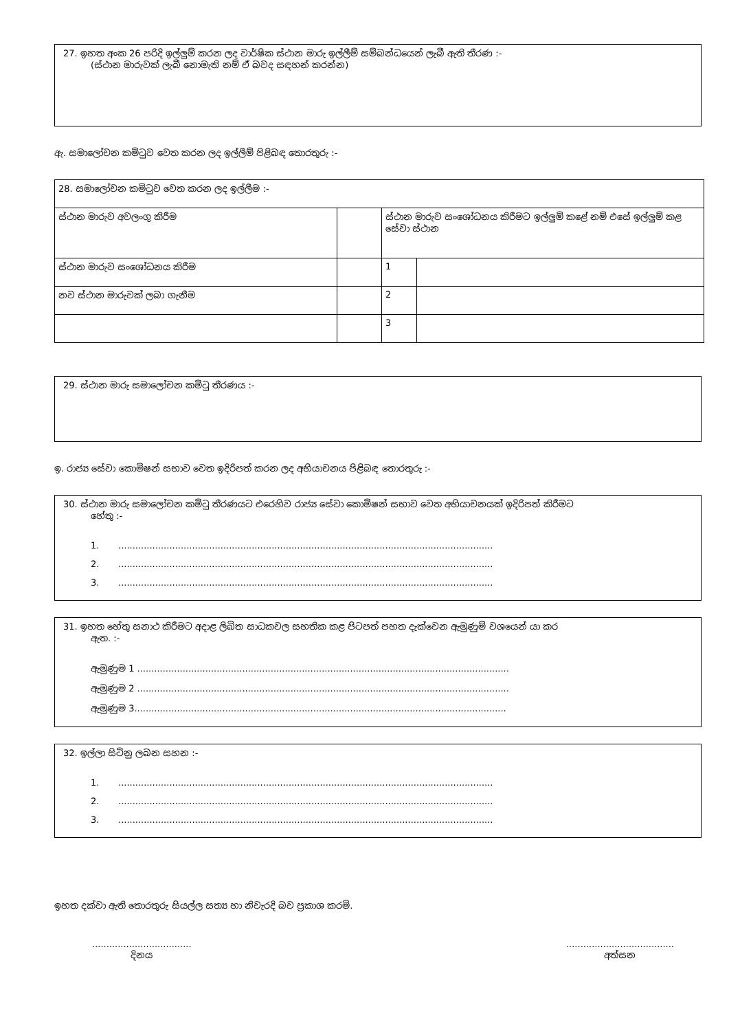27. ඉහත අංක 26 පරිදි ඉල්ලුම් කරන ලද වාර්ෂික ස්ථාන මාරු ඉල්ලීම් සම්බන්ධයෙන් ලැබී ඇති තීරණ :-
(ස්ථාන මාරුවක් ලැබී නොමැති නම් ඒ බවද සඳහන් කරන්න)
ඇ. සමාලෝචන කමිටුව වෙත කරන ලද ඉල්ලීම් පිළිබඳ තොරතුරු :-
| 28. සමාලෝචන කමිටුව වෙත කරන ලද ඉල්ලීම :- | | | |
| ස්ථාන මාරුව අවලංගු කිරීම | | ස්ථාන මාරුව සංශෝධනය කිරීමට ඉල්ලුම් කළේ නම් එසේ ඉල්ලුම් කළ සේවා ස්ථාන | |
| ස්ථාන මාරුව සංශෝධනය කිරීම | | 1 | |
| නව ස්ථාන මාරුවක් ලබා ගැනීම | | 2 | |
| | | 3 | |
29. ස්ථාන මාරු සමාලෝචන කමිටු තීරණය :-
ඉ. රාජ්‍ය සේවා කොමිෂන් සභාව වෙත ඉදිරිපත් කරන ලද අභියාචනය පිළිබඳ තොරතුරු :-
30. ස්ථාන මාරු සමාලෝචන කමිටු තීරණයට එරෙහිව රාජ්‍ය සේවා කොමිෂන් සභාව වෙත අභියාචනයක් ඉදිරිපත් කිරීමට
හේතු :-
1.....................................................................................................................................
2.....................................................................................................................................
3.....................................................................................................................................
31. ඉහත හේතු සනාථ කිරීමට අදාළ ලිඛිත සාධකවල සහතික කළ පිටපත් පහත දැක්වෙන ඇමුණුම් වශයෙන් යා කර
ඇත. :-
ඇමුණුම 1 ...................................................................................................................................
ඇමුණුම 2 ...................................................................................................................................
ඇමුණුම 3...................................................................................................................................
32. ඉල්ලා සිටිනු ලබන සහන :-
1.....................................................................................................................................
2.....................................................................................................................................
3.....................................................................................................................................
ඉහත දක්වා ඇති තොරතුරු සියල්ල සත්‍ය හා නිවැරදි බව ප්‍රකාශ කරමි.
...................................
දිනය
......................................
අත්සන